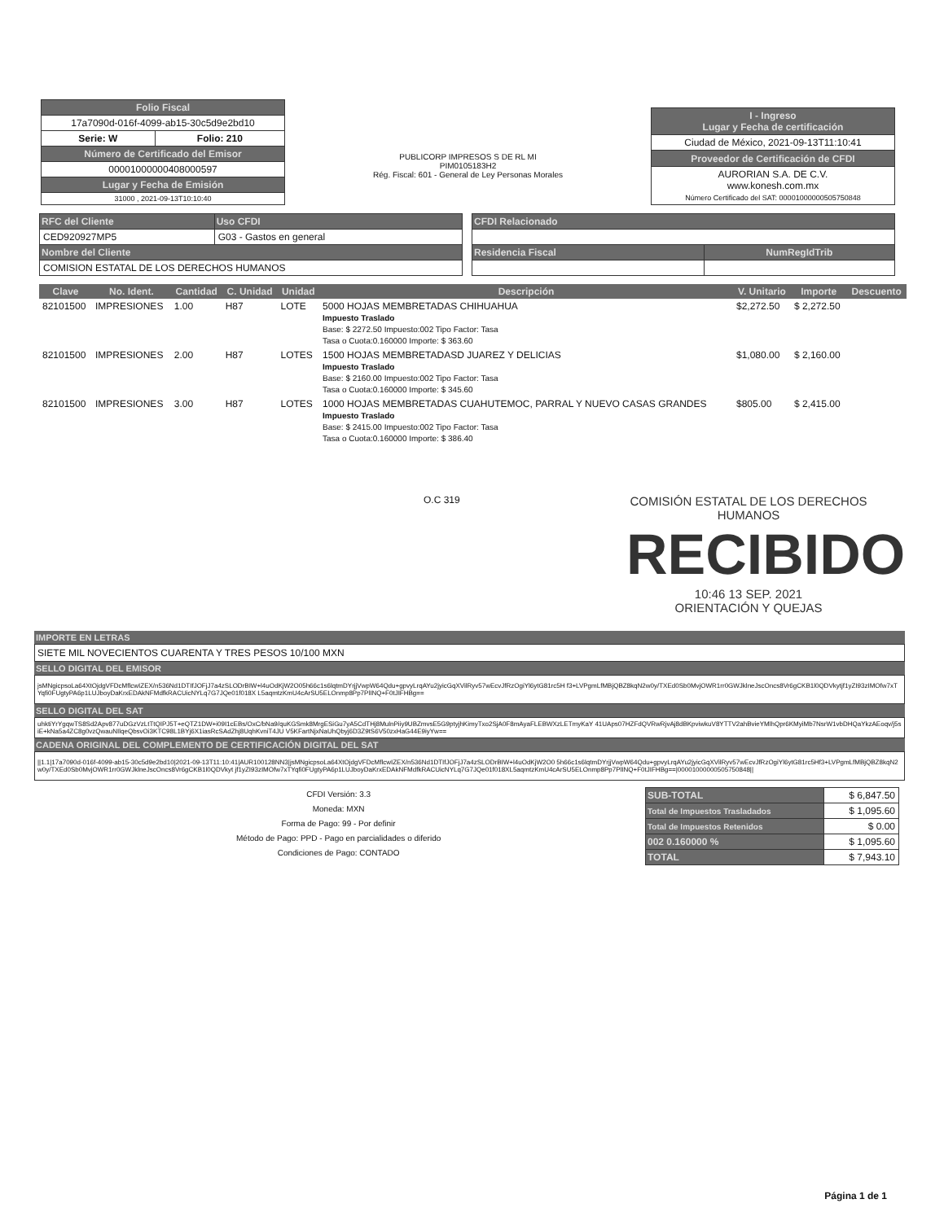| Folio Fiscal | |
| 17a7090d-016f-4099-ab15-30c5d9e2bd10 | |
| Serie: W | Folio: 210 |
| Número de Certificado del Emisor | |
| 00001000000408000597 | |
| Lugar y Fecha de Emisión | |
| 31000 , 2021-09-13T10:10:40 | |
PUBLICORP IMPRESOS S DE RL MI
PIM0105183H2
Rég. Fiscal: 601 - General de Ley Personas Morales
| I - Ingreso Lugar y Fecha de certificación |
| Ciudad de México, 2021-09-13T11:10:41 |
| Proveedor de Certificación de CFDI |
| AURORIAN S.A. DE C.V. www.konesh.com.mx Número Certificado del SAT: 00001000000505750848 |
| RFC del Cliente | Uso CFDI |
| CED920927MP5 | G03 - Gastos en general |
| Nombre del Cliente | |
| COMISION ESTATAL DE LOS DERECHOS HUMANOS | |
| CFDI Relacionado | |
| Residencia Fiscal | NumRegIdTrib |
| Clave | No. Ident. | Cantidad | C. Unidad | Unidad | Descripción | V. Unitario | Importe | Descuento |
| --- | --- | --- | --- | --- | --- | --- | --- | --- |
| 82101500 | IMPRESIONES | 1.00 | H87 | LOTE | 5000 HOJAS MEMBRETADAS CHIHUAHUA Impuesto Traslado Base: $ 2272.50 Impuesto:002 Tipo Factor: Tasa Tasa o Cuota:0.160000 Importe: $ 363.60 | $2,272.50 | $ 2,272.50 | |
| 82101500 | IMPRESIONES | 2.00 | H87 | LOTES | 1500 HOJAS MEMBRETADASD JUAREZ Y DELICIAS Impuesto Traslado Base: $ 2160.00 Impuesto:002 Tipo Factor: Tasa Tasa o Cuota:0.160000 Importe: $ 345.60 | $1,080.00 | $ 2,160.00 | |
| 82101500 | IMPRESIONES | 3.00 | H87 | LOTES | 1000 HOJAS MEMBRETADAS CUAHUTEMOC, PARRAL Y NUEVO CASAS GRANDES Impuesto Traslado Base: $ 2415.00 Impuesto:002 Tipo Factor: Tasa Tasa o Cuota:0.160000 Importe: $ 386.40 | $805.00 | $ 2,415.00 | |
O.C 319
COMISIÓN ESTATAL DE LOS DERECHOS HUMANOS
RECIBIDO
10:46 13 SEP. 2021
ORIENTACIÓN Y QUEJAS
IMPORTE EN LETRAS
SIETE MIL NOVECIENTOS CUARENTA Y TRES PESOS 10/100 MXN
SELLO DIGITAL DEL EMISOR
jsMNgicpsoLa64XtOjdgVFDcMflcwIZEX/n536Nd1DTIfJOFjJ7a4zSLODrBIW+l4uOdKjW2O05h66c1s6lqtmDYrjjVwpW64Qdu+gpvyLrqAYu2jyicGqXVilRyv57wEcvJfRzOgiYl6ytG81rc5H f3+LVPgmLfMBjQBZ8kqN2w0y/TXEd0Sb0MvjOWR1rr0GWJklneJscOncs8Vr6gCKB1l0QDVkytjf1yZI93zIMOfw7xTYqfi0FUgtyPA6p1LUJboyDaKrxEDAkNFMdfkRACUicNYLq7G7JQe01f018X L5aqmtzKmU4cArSU5ELOnmp8Pp7PlINQ+F0tJIFHBg==
SELLO DIGITAL DEL SAT
uhktiYrYgqwTS8Sd2Apv877uDGzVzLtTtQIPJ5T+eQTZ1DW+i09I1cEBs/OxC/bNa9/quKGSmk8MrgESiGu7yA5CdTHj8MulnPiiy9UBZmvsE5G9ptyjhKimyTxo2SjA0F8mAyaFLEBWXzLETmyKaY 41UAps07HZFdQVRwRjvAj8dBKpviwkuV8YTTV2ahBvieYMlhQpr6KMyiMb7NsrW1vbDHQaYkzAEoqv/j5siE+kNa5a4ZC8g0vzQwauNIlqeQbsvOi3KTC98L1BYj6X1iasRcSAdZhj8UqhKvniT4JU V5KFartNjxNaUhQbyj6D3Z9tS6V50zxHaG44E9iyYw==
CADENA ORIGINAL DEL COMPLEMENTO DE CERTIFICACIÓN DIGITAL DEL SAT
||1.1|17a7090d-016f-4099-ab15-30c5d9e2bd10|2021-09-13T11:10:41|AUR100128NN3|jsMNgicpsoLa64XtOjdgVFDcMflcwIZEX/n536Nd1DTIfJOFjJ7a4zSLODrBIW+l4uOdKjW2O0 5h66c1s6lqtmDYrjjVwpW64Qdu+gpvyLrqAYu2jyicGqXVilRyv57wEcvJfRzOgiYl6ytG81rc5Hf3+LVPgmLfMBjQBZ8kqN2w0y/TXEd0Sb0MvjOWR1rr0GWJklneJscOncs8Vr6gCKB1l0QDVkyt jf1yZI93zIMOfw7xTYqfi0FUgtyPA6p1LUJboyDaKrxEDAkNFMdfkRACUicNYLq7G7JQe01f018XL5aqmtzKmU4cArSU5ELOnmp8Pp7PlINQ+F0tJIFHBg==|00001000000505750848||
CFDI Versión: 3.3
Moneda: MXN
Forma de Pago: 99 - Por definir
Método de Pago: PPD - Pago en parcialidades o diferido
Condiciones de Pago: CONTADO
| SUB-TOTAL | $ 6,847.50 |
| Total de Impuestos Trasladados | $ 1,095.60 |
| Total de Impuestos Retenidos | $ 0.00 |
| 002 0.160000 % | $ 1,095.60 |
| TOTAL | $ 7,943.10 |
Página 1 de 1